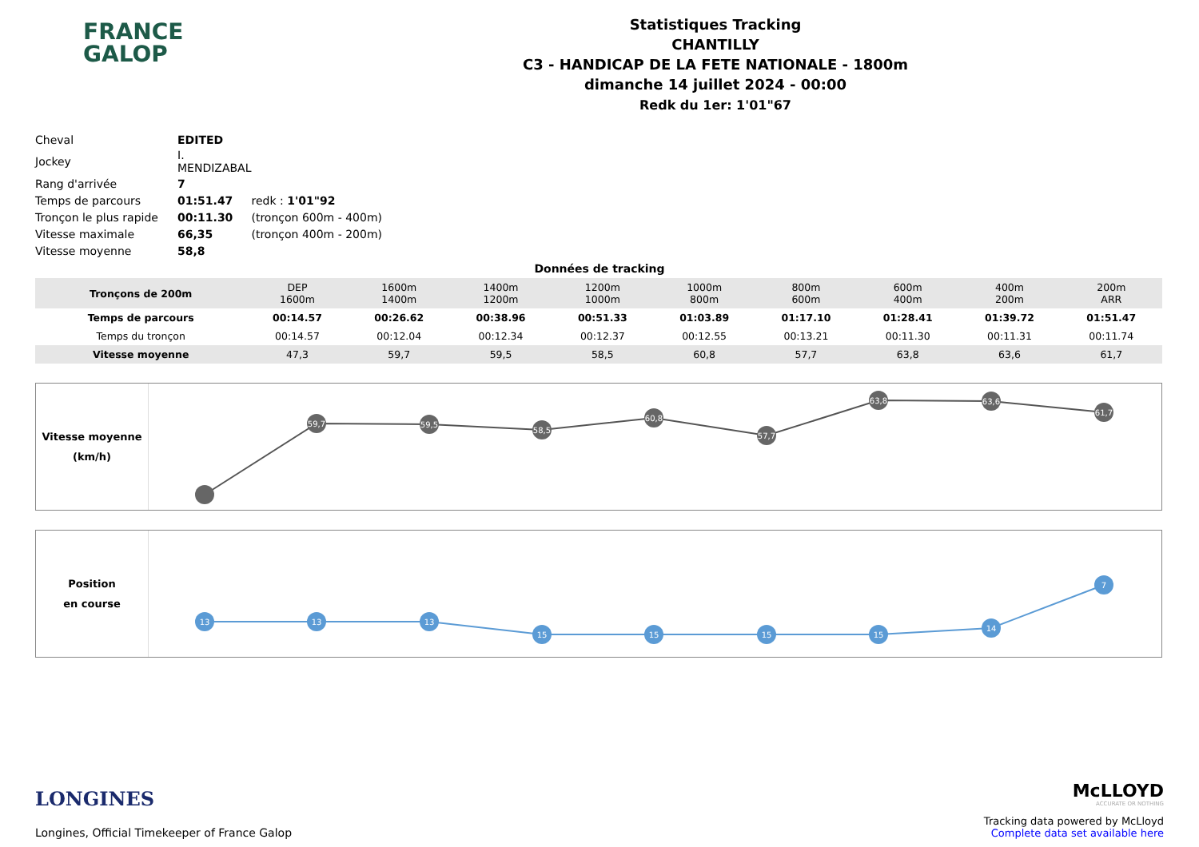FRANCE
GALOP
Statistiques Tracking
CHANTILLY
C3 - HANDICAP DE LA FETE NATIONALE - 1800m
dimanche 14 juillet 2024 - 00:00
Redk du 1er: 1'01"67
| Cheval | EDITED | |
| Jockey | I. MENDIZABAL | |
| Rang d'arrivée | 7 | |
| Temps de parcours | 01:51.47 | redk : 1'01"92 |
| Tronçon le plus rapide | 00:11.30 | (tronçon 600m - 400m) |
| Vitesse maximale | 66,35 | (tronçon 400m - 200m) |
| Vitesse moyenne | 58,8 | |
Données de tracking
| Tronçons de 200m | DEP 1600m | 1600m 1400m | 1400m 1200m | 1200m 1000m | 1000m 800m | 800m 600m | 600m 400m | 400m 200m | 200m ARR |
| Temps de parcours | 00:14.57 | 00:26.62 | 00:38.96 | 00:51.33 | 01:03.89 | 01:17.10 | 01:28.41 | 01:39.72 | 01:51.47 |
| Temps du tronçon | 00:14.57 | 00:12.04 | 00:12.34 | 00:12.37 | 00:12.55 | 00:13.21 | 00:11.30 | 00:11.31 | 00:11.74 |
| Vitesse moyenne | 47,3 | 59,7 | 59,5 | 58,5 | 60,8 | 57,7 | 63,8 | 63,6 | 61,7 |
Vitesse moyenne
(km/h)
59,7
59,5
58,5
60,8
57,7
63,8
63,6
61,7
Position
en course
13
13
13
15
15
15
15
14
7
LONGINES
Longines, Official Timekeeper of France Galop
McLLOYD
ACCURATE OR NOTHING
Tracking data powered by McLloyd
Complete data set available here